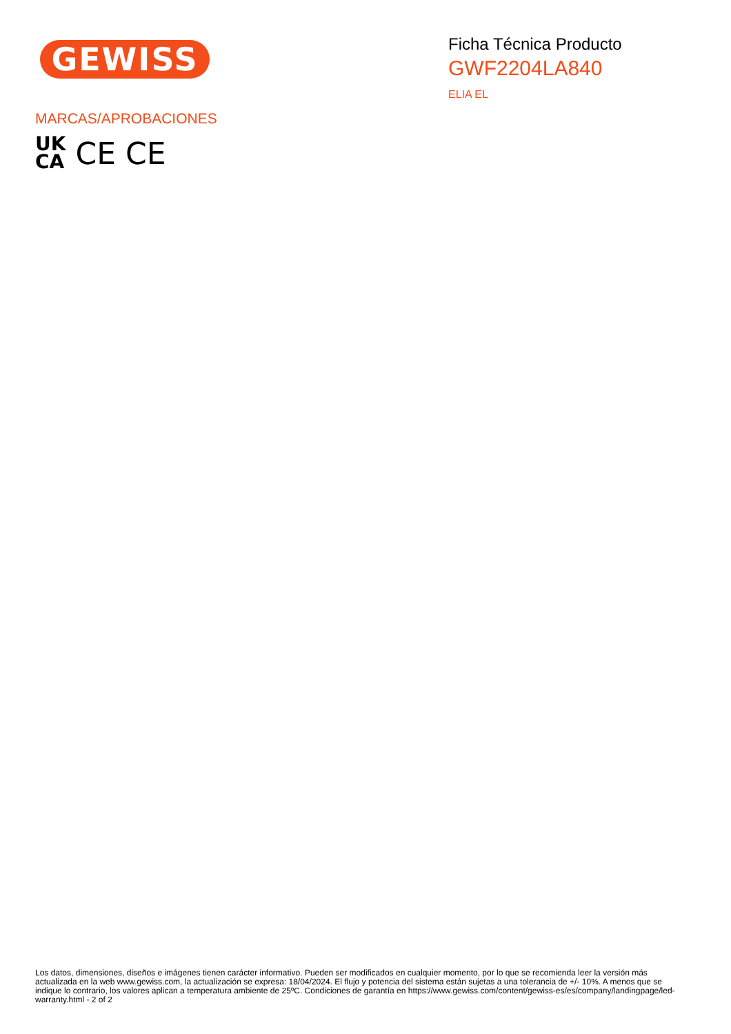GEWISS
Ficha Técnica Producto
GWF2204LA840
ELIA EL
MARCAS/APROBACIONES
UK
CA
CE CE
Los datos, dimensiones, diseños e imágenes tienen carácter informativo. Pueden ser modificados en cualquier momento, por lo que se recomienda leer la versión más actualizada en la web www.gewiss.com, la actualización se expresa: 18/04/2024. El flujo y potencia del sistema están sujetas a una tolerancia de +/- 10%. A menos que se indique lo contrario, los valores aplican a temperatura ambiente de 25ºC. Condiciones de garantía en https://www.gewiss.com/content/gewiss-es/es/company/landingpage/led-warranty.html - 2 of 2